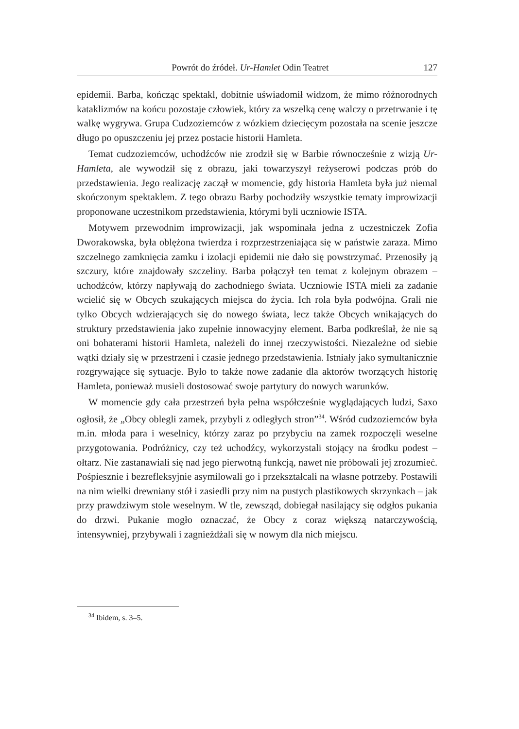Powrót do źródeł. Ur-Hamlet Odin Teatret 127
epidemii. Barba, kończąc spektakl, dobitnie uświadomił widzom, że mimo różnorodnych kataklizmów na końcu pozostaje człowiek, który za wszelką cenę walczy o przetrwanie i tę walkę wygrywa. Grupa Cudzoziemców z wózkiem dziecięcym pozostała na scenie jeszcze długo po opuszczeniu jej przez postacie historii Hamleta.
Temat cudzoziemców, uchodźców nie zrodził się w Barbie równocześnie z wizją Ur-Hamleta, ale wywodził się z obrazu, jaki towarzyszył reżyserowi podczas prób do przedstawienia. Jego realizację zaczął w momencie, gdy historia Hamleta była już niemal skończonym spektaklem. Z tego obrazu Barby pochodziły wszystkie tematy improwizacji proponowane uczestnikom przedstawienia, którymi byli uczniowie ISTA.
Motywem przewodnim improwizacji, jak wspominała jedna z uczestniczek Zofia Dworakowska, była oblężona twierdza i rozprzestrzeniająca się w państwie zaraza. Mimo szczelnego zamknięcia zamku i izolacji epidemii nie dało się powstrzymać. Przenosiły ją szczury, które znajdowały szczeliny. Barba połączył ten temat z kolejnym obrazem – uchodźców, którzy napływają do zachodniego świata. Uczniowie ISTA mieli za zadanie wcielić się w Obcych szukających miejsca do życia. Ich rola była podwójna. Grali nie tylko Obcych wdzierających się do nowego świata, lecz także Obcych wnikających do struktury przedstawienia jako zupełnie innowacyjny element. Barba podkreślał, że nie są oni bohaterami historii Hamleta, należeli do innej rzeczywistości. Niezależne od siebie wątki działy się w przestrzeni i czasie jednego przedstawienia. Istniały jako symultanicznie rozgrywające się sytuacje. Było to także nowe zadanie dla aktorów tworzących historię Hamleta, ponieważ musieli dostosować swoje partytury do nowych warunków.
W momencie gdy cała przestrzeń była pełna współcześnie wyglądających ludzi, Saxo ogłosił, że „Obcy oblegli zamek, przybyli z odległych stron”<sup>34</sup>. Wśród cudzoziemców była m.in. młoda para i weselnicy, którzy zaraz po przybyciu na zamek rozpoczęli weselne przygotowania. Podróżnicy, czy też uchodźcy, wykorzystali stojący na środku podest – ołtarz. Nie zastanawiali się nad jego pierwotną funkcją, nawet nie próbowali jej zrozumieć. Pośpiesznie i bezrefleksyjnie asymilowali go i przekształcali na własne potrzeby. Postawili na nim wielki drewniany stół i zasiedli przy nim na pustych plastikowych skrzynkach – jak przy prawdziwym stole weselnym. W tle, zewsząd, dobiegał nasilający się odgłos pukania do drzwi. Pukanie mogło oznaczać, że Obcy z coraz większą natarczywością, intensywniej, przybywali i zagnieżdżali się w nowym dla nich miejscu.
<sup>34</sup> Ibidem, s. 3–5.